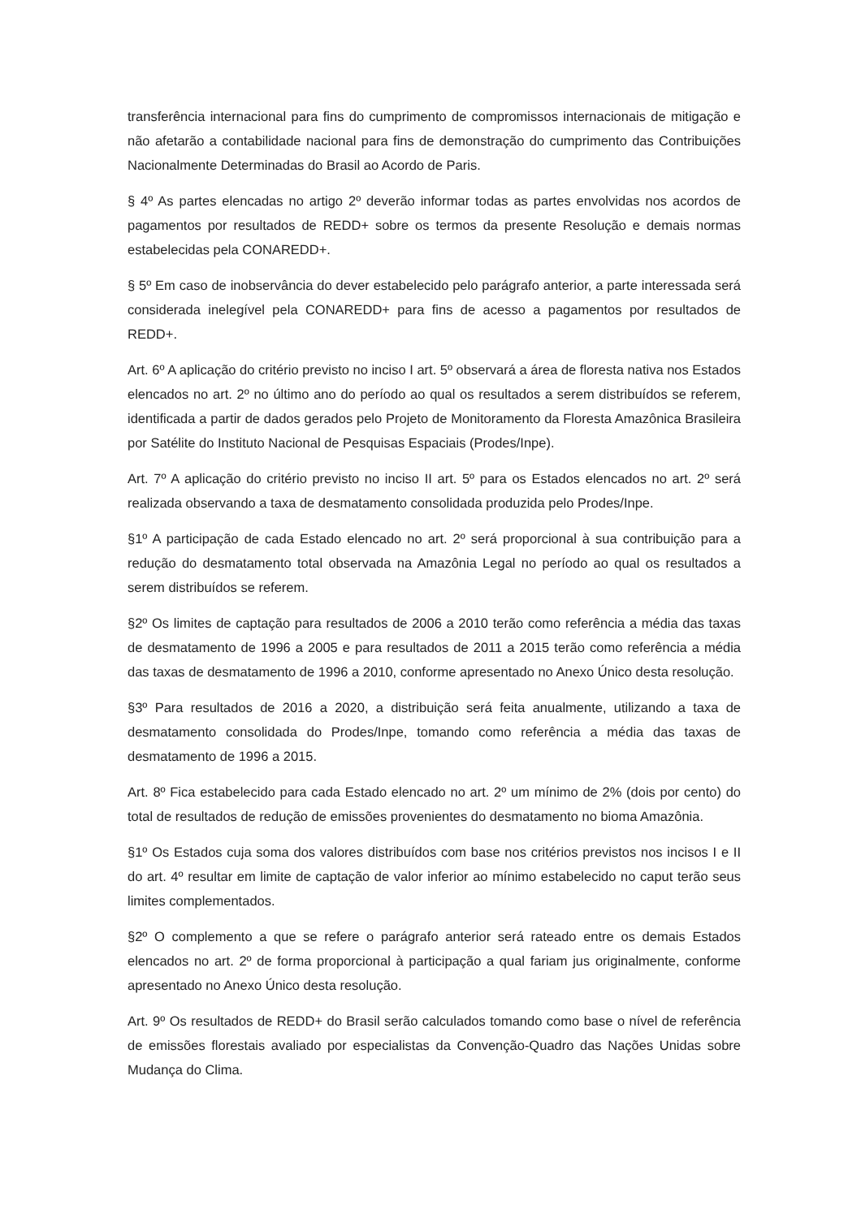transferência internacional para fins do cumprimento de compromissos internacionais de mitigação e não afetarão a contabilidade nacional para fins de demonstração do cumprimento das Contribuições Nacionalmente Determinadas do Brasil ao Acordo de Paris.
§ 4º As partes elencadas no artigo 2º deverão informar todas as partes envolvidas nos acordos de pagamentos por resultados de REDD+ sobre os termos da presente Resolução e demais normas estabelecidas pela CONAREDD+.
§ 5º Em caso de inobservância do dever estabelecido pelo parágrafo anterior, a parte interessada será considerada inelegível pela CONAREDD+ para fins de acesso a pagamentos por resultados de REDD+.
Art. 6º A aplicação do critério previsto no inciso I art. 5º observará a área de floresta nativa nos Estados elencados no art. 2º no último ano do período ao qual os resultados a serem distribuídos se referem, identificada a partir de dados gerados pelo Projeto de Monitoramento da Floresta Amazônica Brasileira por Satélite do Instituto Nacional de Pesquisas Espaciais (Prodes/Inpe).
Art. 7º A aplicação do critério previsto no inciso II art. 5º para os Estados elencados no art. 2º será realizada observando a taxa de desmatamento consolidada produzida pelo Prodes/Inpe.
§1º A participação de cada Estado elencado no art. 2º será proporcional à sua contribuição para a redução do desmatamento total observada na Amazônia Legal no período ao qual os resultados a serem distribuídos se referem.
§2º Os limites de captação para resultados de 2006 a 2010 terão como referência a média das taxas de desmatamento de 1996 a 2005 e para resultados de 2011 a 2015 terão como referência a média das taxas de desmatamento de 1996 a 2010, conforme apresentado no Anexo Único desta resolução.
§3º Para resultados de 2016 a 2020, a distribuição será feita anualmente, utilizando a taxa de desmatamento consolidada do Prodes/Inpe, tomando como referência a média das taxas de desmatamento de 1996 a 2015.
Art. 8º Fica estabelecido para cada Estado elencado no art. 2º um mínimo de 2% (dois por cento) do total de resultados de redução de emissões provenientes do desmatamento no bioma Amazônia.
§1º Os Estados cuja soma dos valores distribuídos com base nos critérios previstos nos incisos I e II do art. 4º resultar em limite de captação de valor inferior ao mínimo estabelecido no caput terão seus limites complementados.
§2º O complemento a que se refere o parágrafo anterior será rateado entre os demais Estados elencados no art. 2º de forma proporcional à participação a qual fariam jus originalmente, conforme apresentado no Anexo Único desta resolução.
Art. 9º Os resultados de REDD+ do Brasil serão calculados tomando como base o nível de referência de emissões florestais avaliado por especialistas da Convenção-Quadro das Nações Unidas sobre Mudança do Clima.